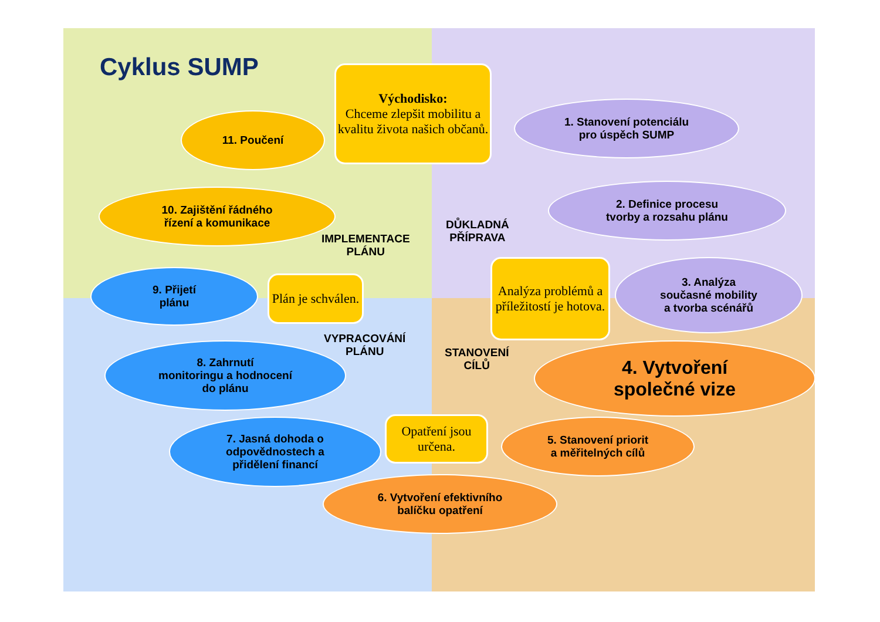Cyklus SUMP
Východisko:
Chceme zlepšit mobilitu a kvalitu života našich občanů.
1. Stanovení potenciálu
pro úspěch SUMP
2. Definice procesu
tvorby a rozsahu plánu
DŮKLADNÁ
PŘÍPRAVA
Analýza problémů a příležitostí je hotova.
3. Analýza
současné mobility
a tvorba scénářů
STANOVENÍ
CÍLŮ
4. Vytvoření
společné vize
5. Stanovení priorit
a měřitelných cílů
Opatření jsou určena.
6. Vytvoření efektivního
balíčku opatření
7. Jasná dohoda o
odpovědnostech a
přidělení financí
VYPRACOVÁNÍ
PLÁNU
8. Zahrnutí
monitoringu a hodnocení
do plánu
9. Přijetí
plánu
Plán je schválen.
IMPLEMENTACE
PLÁNU
10. Zajištění řádného
řízení a komunikace
11. Poučení